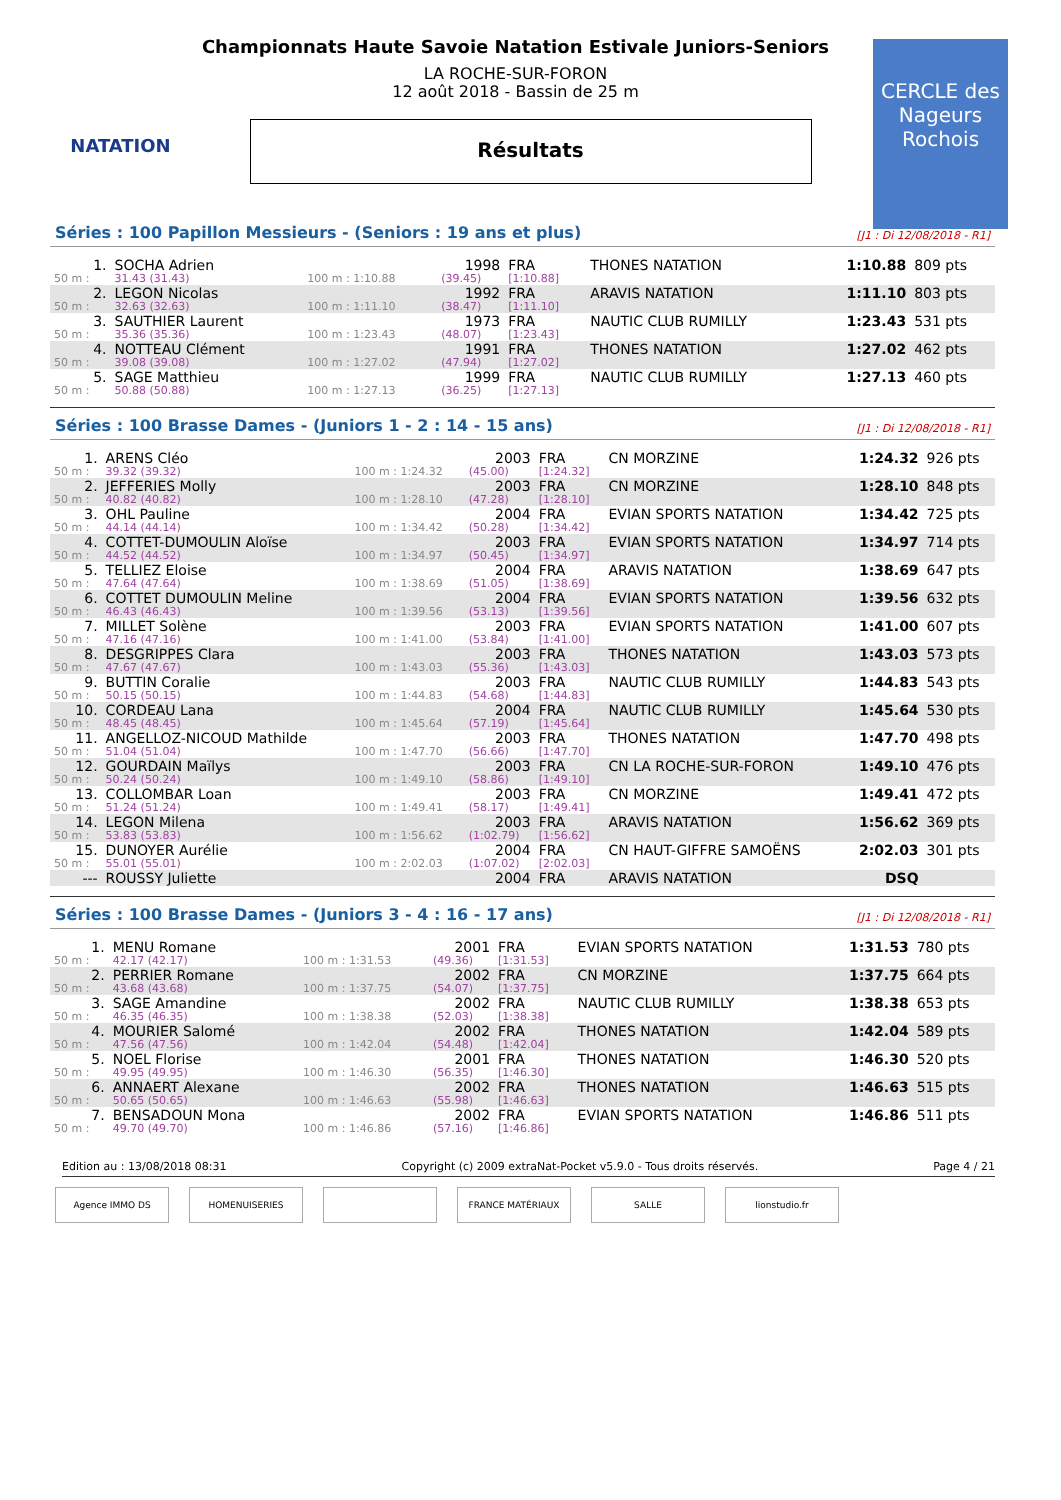NATATION
CERCLE des Nageurs Rochois
Championnats Haute Savoie Natation Estivale Juniors-Seniors
LA ROCHE-SUR-FORON
12 août 2018 - Bassin de 25 m
Résultats
Séries : 100 Papillon Messieurs - (Seniors : 19 ans et plus) [J1 : Di 12/08/2018 - R1]
| 1. | SOCHA Adrien | | 1998 | FRA | THONES NATATION | 1:10.88 | 809 pts |
| 50 m : | 31.43 (31.43) | 100 m : 1:10.88 | (39.45) | [1:10.88] | | | |
| 2. | LEGON Nicolas | | 1992 | FRA | ARAVIS NATATION | 1:11.10 | 803 pts |
| 50 m : | 32.63 (32.63) | 100 m : 1:11.10 | (38.47) | [1:11.10] | | | |
| 3. | SAUTHIER Laurent | | 1973 | FRA | NAUTIC CLUB RUMILLY | 1:23.43 | 531 pts |
| 50 m : | 35.36 (35.36) | 100 m : 1:23.43 | (48.07) | [1:23.43] | | | |
| 4. | NOTTEAU Clément | | 1991 | FRA | THONES NATATION | 1:27.02 | 462 pts |
| 50 m : | 39.08 (39.08) | 100 m : 1:27.02 | (47.94) | [1:27.02] | | | |
| 5. | SAGE Matthieu | | 1999 | FRA | NAUTIC CLUB RUMILLY | 1:27.13 | 460 pts |
| 50 m : | 50.88 (50.88) | 100 m : 1:27.13 | (36.25) | [1:27.13] | | | |
Séries : 100 Brasse Dames - (Juniors 1 - 2 : 14 - 15 ans) [J1 : Di 12/08/2018 - R1]
| 1. | ARENS Cléo | | 2003 | FRA | CN MORZINE | 1:24.32 | 926 pts |
| 50 m : | 39.32 (39.32) | 100 m : 1:24.32 | (45.00) | [1:24.32] | | | |
| 2. | JEFFERIES Molly | | 2003 | FRA | CN MORZINE | 1:28.10 | 848 pts |
| 50 m : | 40.82 (40.82) | 100 m : 1:28.10 | (47.28) | [1:28.10] | | | |
| 3. | OHL Pauline | | 2004 | FRA | EVIAN SPORTS NATATION | 1:34.42 | 725 pts |
| 50 m : | 44.14 (44.14) | 100 m : 1:34.42 | (50.28) | [1:34.42] | | | |
| 4. | COTTET-DUMOULIN Aloïse | | 2003 | FRA | EVIAN SPORTS NATATION | 1:34.97 | 714 pts |
| 50 m : | 44.52 (44.52) | 100 m : 1:34.97 | (50.45) | [1:34.97] | | | |
| 5. | TELLIEZ Eloise | | 2004 | FRA | ARAVIS NATATION | 1:38.69 | 647 pts |
| 50 m : | 47.64 (47.64) | 100 m : 1:38.69 | (51.05) | [1:38.69] | | | |
| 6. | COTTET DUMOULIN Meline | | 2004 | FRA | EVIAN SPORTS NATATION | 1:39.56 | 632 pts |
| 50 m : | 46.43 (46.43) | 100 m : 1:39.56 | (53.13) | [1:39.56] | | | |
| 7. | MILLET Solène | | 2003 | FRA | EVIAN SPORTS NATATION | 1:41.00 | 607 pts |
| 50 m : | 47.16 (47.16) | 100 m : 1:41.00 | (53.84) | [1:41.00] | | | |
| 8. | DESGRIPPES Clara | | 2003 | FRA | THONES NATATION | 1:43.03 | 573 pts |
| 50 m : | 47.67 (47.67) | 100 m : 1:43.03 | (55.36) | [1:43.03] | | | |
| 9. | BUTTIN Coralie | | 2003 | FRA | NAUTIC CLUB RUMILLY | 1:44.83 | 543 pts |
| 50 m : | 50.15 (50.15) | 100 m : 1:44.83 | (54.68) | [1:44.83] | | | |
| 10. | CORDEAU Lana | | 2004 | FRA | NAUTIC CLUB RUMILLY | 1:45.64 | 530 pts |
| 50 m : | 48.45 (48.45) | 100 m : 1:45.64 | (57.19) | [1:45.64] | | | |
| 11. | ANGELLOZ-NICOUD Mathilde | | 2003 | FRA | THONES NATATION | 1:47.70 | 498 pts |
| 50 m : | 51.04 (51.04) | 100 m : 1:47.70 | (56.66) | [1:47.70] | | | |
| 12. | GOURDAIN Maïlys | | 2003 | FRA | CN LA ROCHE-SUR-FORON | 1:49.10 | 476 pts |
| 50 m : | 50.24 (50.24) | 100 m : 1:49.10 | (58.86) | [1:49.10] | | | |
| 13. | COLLOMBAR Loan | | 2003 | FRA | CN MORZINE | 1:49.41 | 472 pts |
| 50 m : | 51.24 (51.24) | 100 m : 1:49.41 | (58.17) | [1:49.41] | | | |
| 14. | LEGON Milena | | 2003 | FRA | ARAVIS NATATION | 1:56.62 | 369 pts |
| 50 m : | 53.83 (53.83) | 100 m : 1:56.62 | (1:02.79) | [1:56.62] | | | |
| 15. | DUNOYER Aurélie | | 2004 | FRA | CN HAUT-GIFFRE SAMOËNS | 2:02.03 | 301 pts |
| 50 m : | 55.01 (55.01) | 100 m : 2:02.03 | (1:07.02) | [2:02.03] | | | |
| --- | ROUSSY Juliette | | 2004 | FRA | ARAVIS NATATION | DSQ | |
Séries : 100 Brasse Dames - (Juniors 3 - 4 : 16 - 17 ans) [J1 : Di 12/08/2018 - R1]
| 1. | MENU Romane | | 2001 | FRA | EVIAN SPORTS NATATION | 1:31.53 | 780 pts |
| 50 m : | 42.17 (42.17) | 100 m : 1:31.53 | (49.36) | [1:31.53] | | | |
| 2. | PERRIER Romane | | 2002 | FRA | CN MORZINE | 1:37.75 | 664 pts |
| 50 m : | 43.68 (43.68) | 100 m : 1:37.75 | (54.07) | [1:37.75] | | | |
| 3. | SAGE Amandine | | 2002 | FRA | NAUTIC CLUB RUMILLY | 1:38.38 | 653 pts |
| 50 m : | 46.35 (46.35) | 100 m : 1:38.38 | (52.03) | [1:38.38] | | | |
| 4. | MOURIER Salomé | | 2002 | FRA | THONES NATATION | 1:42.04 | 589 pts |
| 50 m : | 47.56 (47.56) | 100 m : 1:42.04 | (54.48) | [1:42.04] | | | |
| 5. | NOEL Florise | | 2001 | FRA | THONES NATATION | 1:46.30 | 520 pts |
| 50 m : | 49.95 (49.95) | 100 m : 1:46.30 | (56.35) | [1:46.30] | | | |
| 6. | ANNAERT Alexane | | 2002 | FRA | THONES NATATION | 1:46.63 | 515 pts |
| 50 m : | 50.65 (50.65) | 100 m : 1:46.63 | (55.98) | [1:46.63] | | | |
| 7. | BENSADOUN Mona | | 2002 | FRA | EVIAN SPORTS NATATION | 1:46.86 | 511 pts |
| 50 m : | 49.70 (49.70) | 100 m : 1:46.86 | (57.16) | [1:46.86] | | | |
Edition au : 13/08/2018 08:31 Copyright (c) 2009 extraNat-Pocket v5.9.0 - Tous droits réservés. Page 4 / 21
Agence IMMO DS HOMENUISERIES FRANCE MATÉRIAUX SALLE lionstudio.fr